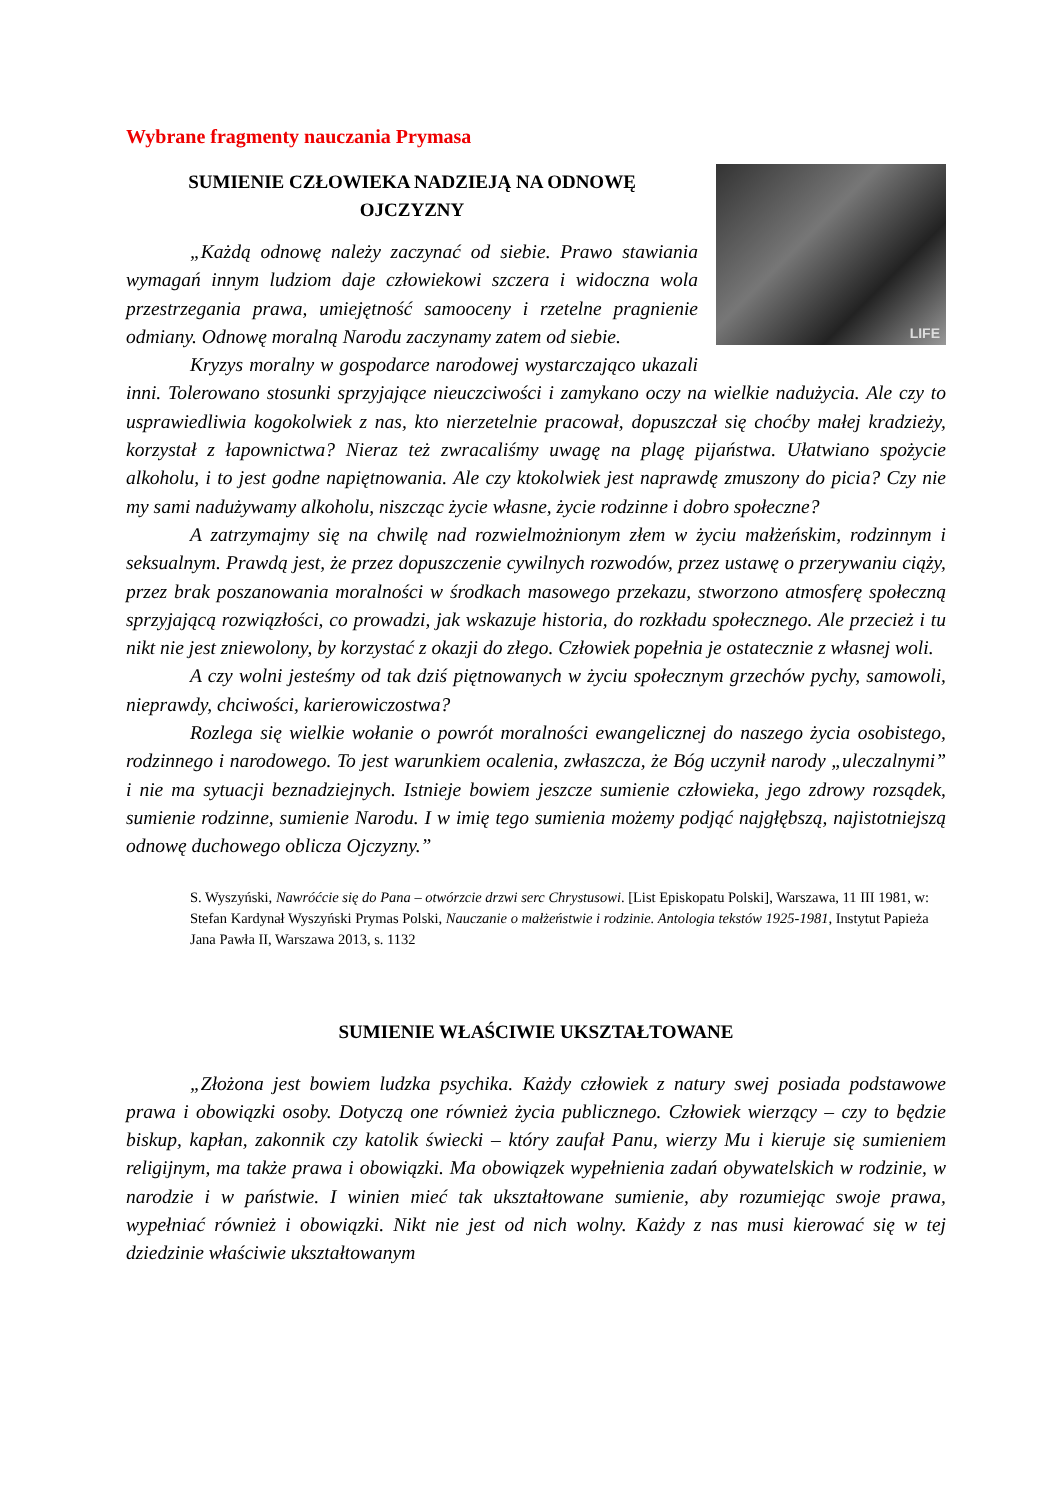Wybrane fragmenty nauczania Prymasa
LIFE
SUMIENIE CZŁOWIEKA NADZIEJĄ NA ODNOWĘ
OJCZYZNY
„Każdą odnowę należy zaczynać od siebie. Prawo stawiania wymagań innym ludziom daje człowiekowi szczera i widoczna wola przestrzegania prawa, umiejętność samooceny i rzetelne pragnienie odmiany. Odnowę moralną Narodu zaczynamy zatem od siebie.
Kryzys moralny w gospodarce narodowej wystarczająco ukazali inni. Tolerowano stosunki sprzyjające nieuczciwości i zamykano oczy na wielkie nadużycia. Ale czy to usprawiedliwia kogokolwiek z nas, kto nierzetelnie pracował, dopuszczał się choćby małej kradzieży, korzystał z łapownictwa? Nieraz też zwracaliśmy uwagę na plagę pijaństwa. Ułatwiano spożycie alkoholu, i to jest godne napiętnowania. Ale czy ktokolwiek jest naprawdę zmuszony do picia? Czy nie my sami nadużywamy alkoholu, niszcząc życie własne, życie rodzinne i dobro społeczne?
A zatrzymajmy się na chwilę nad rozwielmożnionym złem w życiu małżeńskim, rodzinnym i seksualnym. Prawdą jest, że przez dopuszczenie cywilnych rozwodów, przez ustawę o przerywaniu ciąży, przez brak poszanowania moralności w środkach masowego przekazu, stworzono atmosferę społeczną sprzyjającą rozwiązłości, co prowadzi, jak wskazuje historia, do rozkładu społecznego. Ale przecież i tu nikt nie jest zniewolony, by korzystać z okazji do złego. Człowiek popełnia je ostatecznie z własnej woli.
A czy wolni jesteśmy od tak dziś piętnowanych w życiu społecznym grzechów pychy, samowoli, nieprawdy, chciwości, karierowiczostwa?
Rozlega się wielkie wołanie o powrót moralności ewangelicznej do naszego życia osobistego, rodzinnego i narodowego. To jest warunkiem ocalenia, zwłaszcza, że Bóg uczynił narody „uleczalnymi” i nie ma sytuacji beznadziejnych. Istnieje bowiem jeszcze sumienie człowieka, jego zdrowy rozsądek, sumienie rodzinne, sumienie Narodu. I w imię tego sumienia możemy podjąć najgłębszą, najistotniejszą odnowę duchowego oblicza Ojczyzny.”
S. Wyszyński, Nawróćcie się do Pana – otwórzcie drzwi serc Chrystusowi. [List Episkopatu Polski], Warszawa, 11 III 1981, w: Stefan Kardynał Wyszyński Prymas Polski, Nauczanie o małżeństwie i rodzinie. Antologia tekstów 1925-1981, Instytut Papieża Jana Pawła II, Warszawa 2013, s. 1132
SUMIENIE WŁAŚCIWIE UKSZTAŁTOWANE
„Złożona jest bowiem ludzka psychika. Każdy człowiek z natury swej posiada podstawowe prawa i obowiązki osoby. Dotyczą one również życia publicznego. Człowiek wierzący – czy to będzie biskup, kapłan, zakonnik czy katolik świecki – który zaufał Panu, wierzy Mu i kieruje się sumieniem religijnym, ma także prawa i obowiązki. Ma obowiązek wypełnienia zadań obywatelskich w rodzinie, w narodzie i w państwie. I winien mieć tak ukształtowane sumienie, aby rozumiejąc swoje prawa, wypełniać również i obowiązki. Nikt nie jest od nich wolny. Każdy z nas musi kierować się w tej dziedzinie właściwie ukształtowanym